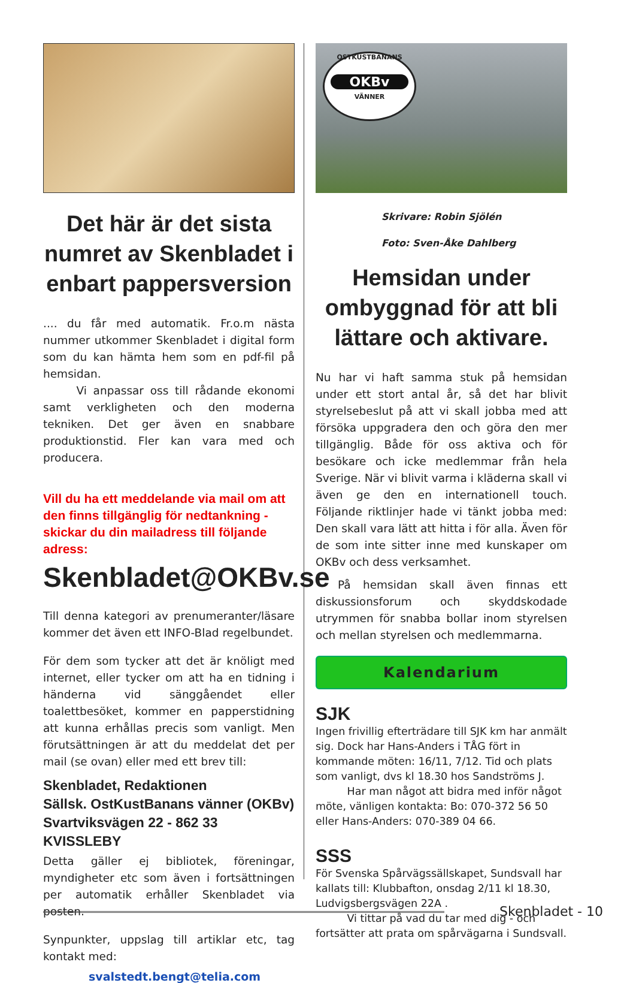Det här är det sista numret av Skenbladet i enbart pappersversion
.... du får med automatik. Fr.o.m nästa nummer utkommer Skenbladet i digital form som du kan hämta hem som en pdf-fil på hemsidan.
   Vi anpassar oss till rådande ekonomi samt verkligheten och den moderna tekniken. Det ger även en snabbare produktionstid. Fler kan vara med och producera.
Vill du ha ett meddelande via mail om att den finns tillgänglig för nedtankning - skickar du din mailadress till följande adress:
Skenbladet@OKBv.se
Till denna kategori av prenumeranter/läsare kommer det även ett INFO-Blad regelbundet.
För dem som tycker att det är knöligt med internet, eller tycker om att ha en tidning i händerna vid sänggåendet eller toalettbesöket, kommer en papperstidning att kunna erhållas precis som vanligt. Men förutsättningen är att du meddelat det per mail (se ovan) eller med ett brev till:
Skenbladet, Redaktionen
Sällsk. OstKustBanans vänner (OKBv)
Svartviksvägen 22 - 862 33 KVISSLEBY
Detta gäller ej bibliotek, föreningar, myndigheter etc som även i fortsättningen per automatik erhåller Skenbladet via posten.
Synpunkter, uppslag till artiklar etc, tag kontakt med:
svalstedt.bengt@telia.com
OSTKUSTBANANS
OKBv
VÄNNER
Skrivare: Robin Sjölén
Foto: Sven-Åke Dahlberg
Hemsidan under ombyggnad för att bli lättare och aktivare.
Nu har vi haft samma stuk på hemsidan under ett stort antal år, så det har blivit styrelsebeslut på att vi skall jobba med att försöka uppgradera den och göra den mer tillgänglig. Både för oss aktiva och för besökare och icke medlemmar från hela Sverige. När vi blivit varma i kläderna skall vi även ge den en internationell touch. Följande riktlinjer hade vi tänkt jobba med: Den skall vara lätt att hitta i för alla. Även för de som inte sitter inne med kunskaper om OKBv och dess verksamhet.
  På hemsidan skall även finnas ett diskussionsforum och skyddskodade utrymmen för snabba bollar inom styrelsen och mellan styrelsen och medlemmarna.
Kalendarium
SJK
Ingen frivillig efterträdare till SJK km har anmält sig. Dock har Hans-Anders i TÅG fört in kommande möten: 16/11, 7/12. Tid och plats som vanligt, dvs kl 18.30 hos Sandströms J.
   Har man något att bidra med inför något möte, vänligen kontakta: Bo: 070-372 56 50 eller Hans-Anders: 070-389 04 66.
SSS
För Svenska Spårvägssällskapet, Sundsvall har kallats till: Klubbafton, onsdag 2/11 kl 18.30, Ludvigsbergsvägen 22A .
   Vi tittar på vad du tar med dig - och fortsätter att prata om spårvägarna i Sundsvall.
Skenbladet - 10